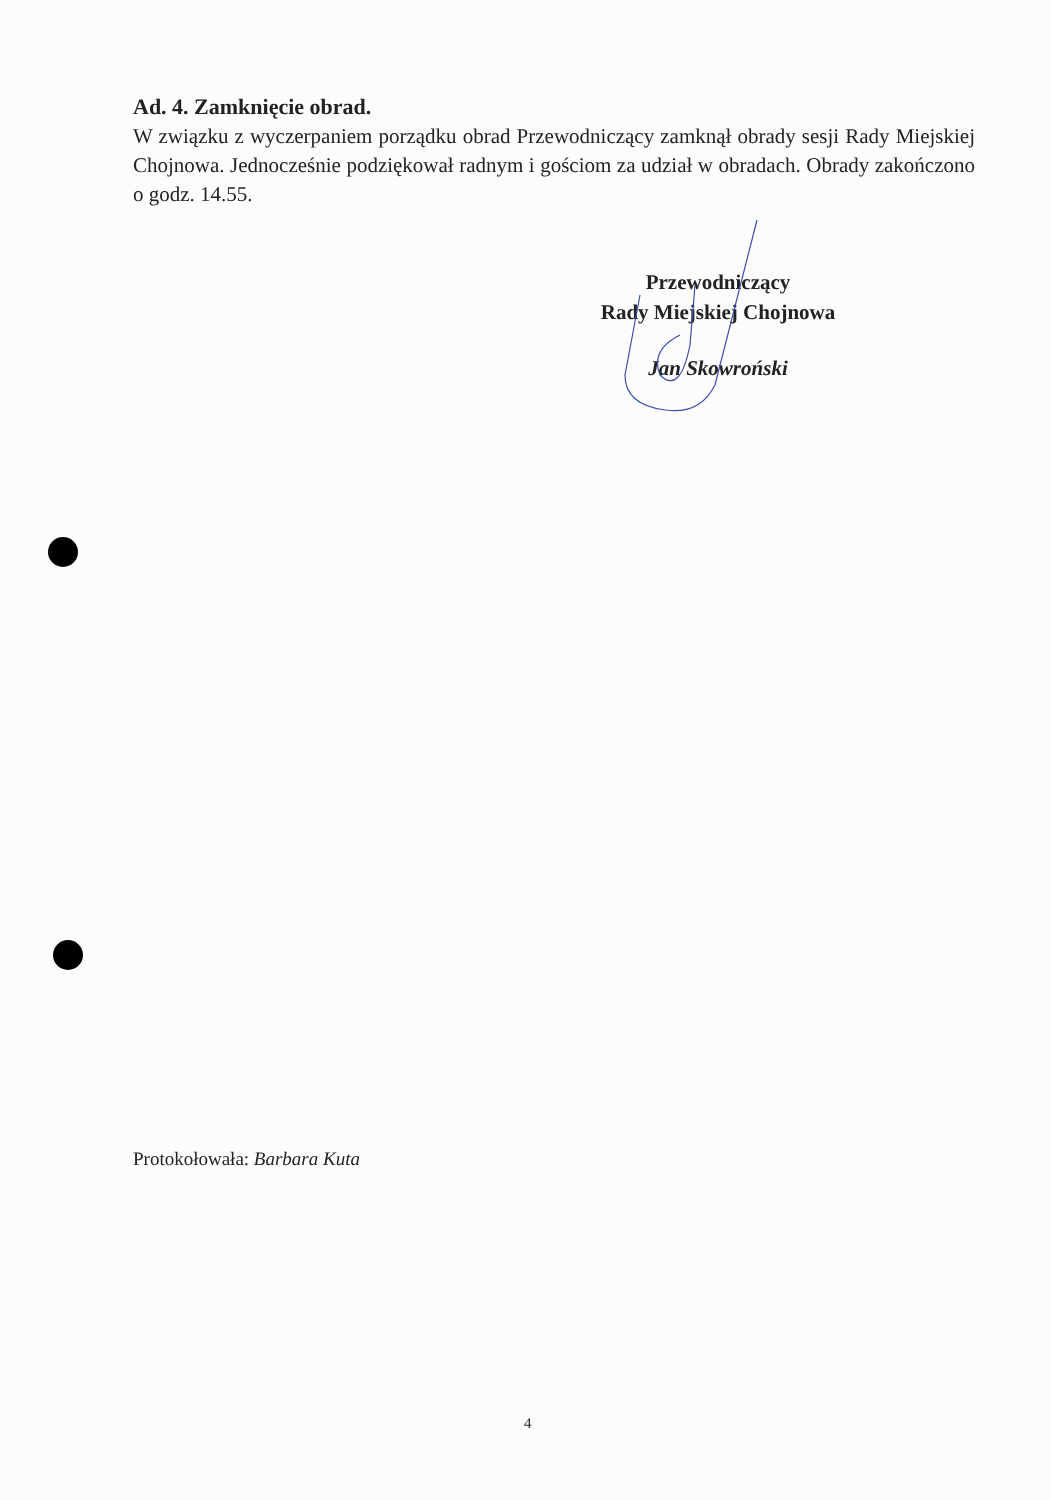Ad. 4. Zamknięcie obrad.
W związku z wyczerpaniem porządku obrad Przewodniczący zamknął obrady sesji Rady Miejskiej Chojnowa. Jednocześnie podziękował radnym i gościom za udział w obradach. Obrady zakończono o godz. 14.55.
Przewodniczący
Rady Miejskiej Chojnowa
Jan Skowroński
Protokołowała: Barbara Kuta
4